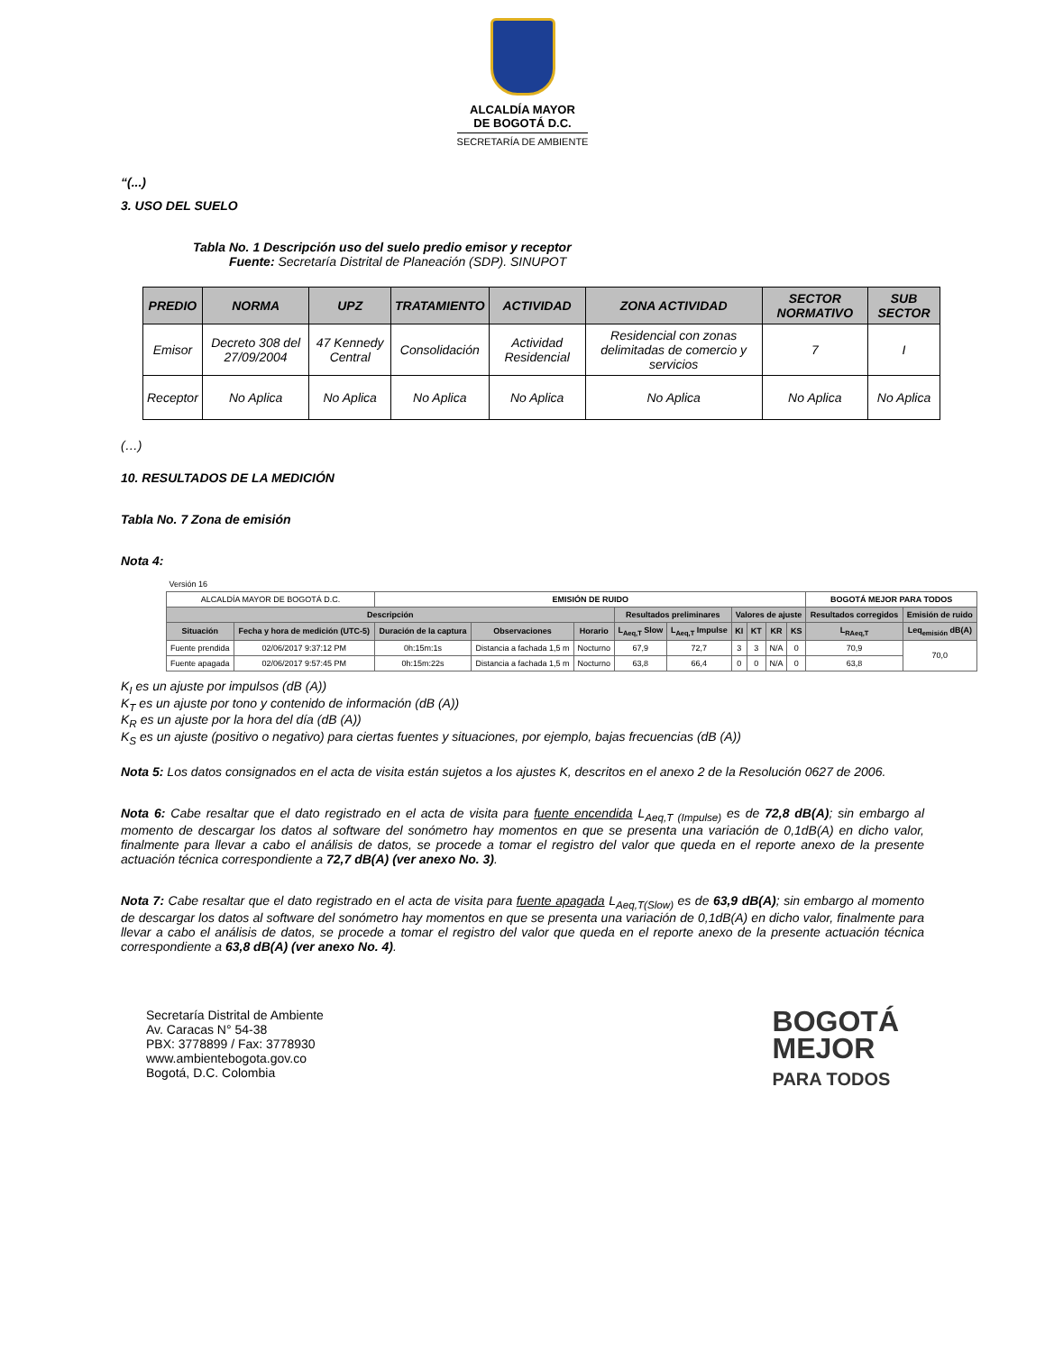ALCALDÍA MAYOR
DE BOGOTÁ D.C.
SECRETARÍA DE AMBIENTE
“(...)
3. USO DEL SUELO
Tabla No. 1 Descripción uso del suelo predio emisor y receptor
Fuente: Secretaría Distrital de Planeación (SDP). SINUPOT
| PREDIO | NORMA | UPZ | TRATAMIENTO | ACTIVIDAD | ZONA ACTIVIDAD | SECTOR NORMATIVO | SUB SECTOR |
| --- | --- | --- | --- | --- | --- | --- | --- |
| Emisor | Decreto 308 del 27/09/2004 | 47 Kennedy Central | Consolidación | Actividad Residencial | Residencial con zonas delimitadas de comercio y servicios | 7 | I |
| Receptor | No Aplica | No Aplica | No Aplica | No Aplica | No Aplica | No Aplica | No Aplica |
(…)
10. RESULTADOS DE LA MEDICIÓN
Tabla No. 7 Zona de emisión
Nota 4:
| Versión 16 | | | | | | | | | | | | |
| ALCALDÍA MAYOR DE BOGOTÁ D.C. | | EMISIÓN DE RUIDO | | | | | | | | | BOGOTÁ MEJOR PARA TODOS | |
| Descripción | | | | | Resultados preliminares | | Valores de ajuste | | | | Resultados corregidos | Emisión de ruido |
| Situación | Fecha y hora de medición (UTC-5) | Duración de la captura | Observaciones | Horario | L<sub>Aeq,T</sub> Slow | L<sub>Aeq,T</sub> Impulse | KI | KT | KR | KS | L<sub>RAeq,T</sub> | Leq<sub>emisión</sub> dB(A) |
| Fuente prendida | 02/06/2017 9:37:12 PM | 0h:15m:1s | Distancia a fachada 1,5 m | Nocturno | 67,9 | 72,7 | 3 | 3 | N/A | 0 | 70,9 | 70,0 |
| Fuente apagada | 02/06/2017 9:57:45 PM | 0h:15m:22s | Distancia a fachada 1,5 m | Nocturno | 63,8 | 66,4 | 0 | 0 | N/A | 0 | 63,8 | |
K<sub>I</sub> es un ajuste por impulsos (dB (A))
K<sub>T</sub> es un ajuste por tono y contenido de información (dB (A))
K<sub>R</sub> es un ajuste por la hora del día (dB (A))
K<sub>S</sub> es un ajuste (positivo o negativo) para ciertas fuentes y situaciones, por ejemplo, bajas frecuencias (dB (A))
Nota 5: Los datos consignados en el acta de visita están sujetos a los ajustes K, descritos en el anexo 2 de la Resolución 0627 de 2006.
Nota 6: Cabe resaltar que el dato registrado en el acta de visita para fuente encendida L<sub>Aeq,T (Impulse)</sub> es de 72,8 dB(A); sin embargo al momento de descargar los datos al software del sonómetro hay momentos en que se presenta una variación de 0,1dB(A) en dicho valor, finalmente para llevar a cabo el análisis de datos, se procede a tomar el registro del valor que queda en el reporte anexo de la presente actuación técnica correspondiente a 72,7 dB(A) (ver anexo No. 3).
Nota 7: Cabe resaltar que el dato registrado en el acta de visita para fuente apagada L<sub>Aeq,T(Slow)</sub> es de 63,9 dB(A); sin embargo al momento de descargar los datos al software del sonómetro hay momentos en que se presenta una variación de 0,1dB(A) en dicho valor, finalmente para llevar a cabo el análisis de datos, se procede a tomar el registro del valor que queda en el reporte anexo de la presente actuación técnica correspondiente a 63,8 dB(A) (ver anexo No. 4).
Secretaría Distrital de Ambiente
Av. Caracas N° 54-38
PBX: 3778899 / Fax: 3778930
www.ambientebogota.gov.co
Bogotá, D.C. Colombia
BOGOTÁ
MEJOR
PARA TODOS